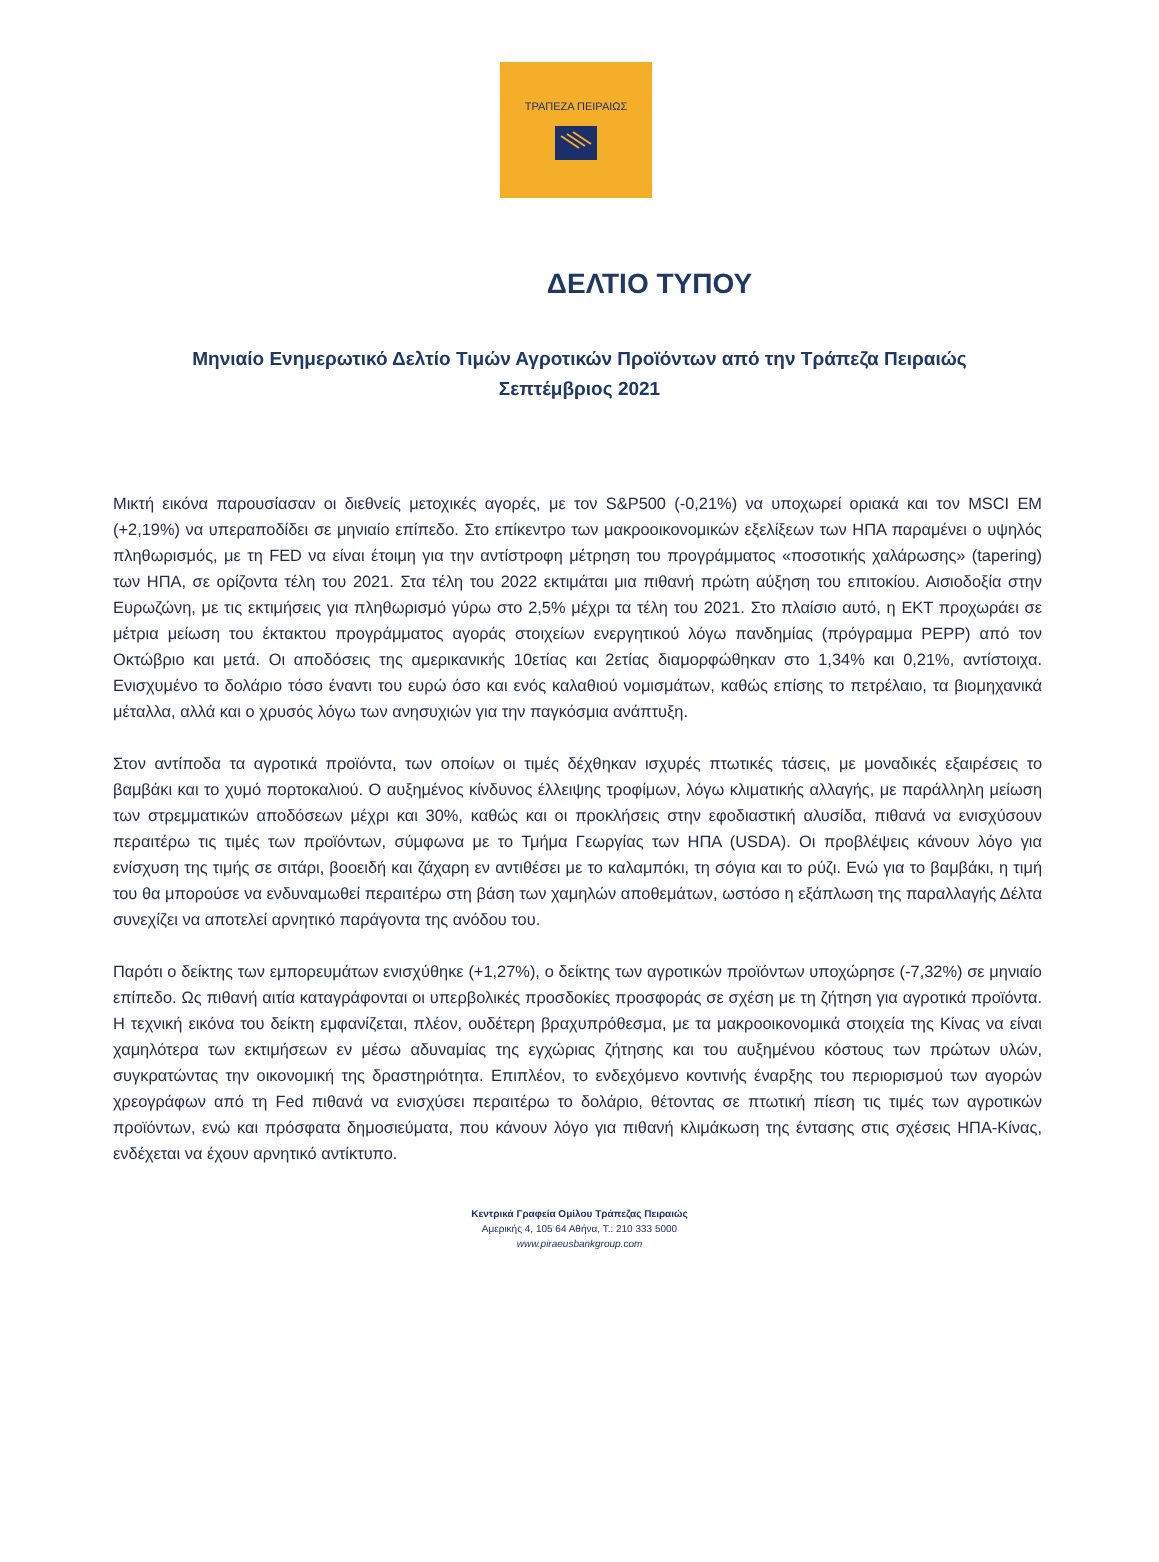ΤΡΑΠΕΖΑ ΠΕΙΡΑΙΩΣ
ΔΕΛΤΙΟ ΤΥΠΟΥ
Μηνιαίο Ενημερωτικό Δελτίο Τιμών Αγροτικών Προϊόντων από την Τράπεζα Πειραιώς
Σεπτέμβριος 2021
Μικτή εικόνα παρουσίασαν οι διεθνείς μετοχικές αγορές, με τον S&P500 (-0,21%) να υποχωρεί οριακά και τον MSCI EM (+2,19%) να υπεραποδίδει σε μηνιαίο επίπεδο. Στο επίκεντρο των μακροοικονομικών εξελίξεων των ΗΠΑ παραμένει ο υψηλός πληθωρισμός, με τη FED να είναι έτοιμη για την αντίστροφη μέτρηση του προγράμματος «ποσοτικής χαλάρωσης» (tapering) των ΗΠΑ, σε ορίζοντα τέλη του 2021. Στα τέλη του 2022 εκτιμάται μια πιθανή πρώτη αύξηση του επιτοκίου. Αισιοδοξία στην Ευρωζώνη, με τις εκτιμήσεις για πληθωρισμό γύρω στο 2,5% μέχρι τα τέλη του 2021. Στο πλαίσιο αυτό, η ΕΚΤ προχωράει σε μέτρια μείωση του έκτακτου προγράμματος αγοράς στοιχείων ενεργητικού λόγω πανδημίας (πρόγραμμα PEPP) από τον Οκτώβριο και μετά. Οι αποδόσεις της αμερικανικής 10ετίας και 2ετίας διαμορφώθηκαν στο 1,34% και 0,21%, αντίστοιχα. Ενισχυμένο το δολάριο τόσο έναντι του ευρώ όσο και ενός καλαθιού νομισμάτων, καθώς επίσης το πετρέλαιο, τα βιομηχανικά μέταλλα, αλλά και ο χρυσός λόγω των ανησυχιών για την παγκόσμια ανάπτυξη.
Στον αντίποδα τα αγροτικά προϊόντα, των οποίων οι τιμές δέχθηκαν ισχυρές πτωτικές τάσεις, με μοναδικές εξαιρέσεις το βαμβάκι και το χυμό πορτοκαλιού. Ο αυξημένος κίνδυνος έλλειψης τροφίμων, λόγω κλιματικής αλλαγής, με παράλληλη μείωση των στρεμματικών αποδόσεων μέχρι και 30%, καθώς και οι προκλήσεις στην εφοδιαστική αλυσίδα, πιθανά να ενισχύσουν περαιτέρω τις τιμές των προϊόντων, σύμφωνα με το Τμήμα Γεωργίας των ΗΠΑ (USDA). Οι προβλέψεις κάνουν λόγο για ενίσχυση της τιμής σε σιτάρι, βοοειδή και ζάχαρη εν αντιθέσει με το καλαμπόκι, τη σόγια και το ρύζι. Ενώ για το βαμβάκι, η τιμή του θα μπορούσε να ενδυναμωθεί περαιτέρω στη βάση των χαμηλών αποθεμάτων, ωστόσο η εξάπλωση της παραλλαγής Δέλτα συνεχίζει να αποτελεί αρνητικό παράγοντα της ανόδου του.
Παρότι ο δείκτης των εμπορευμάτων ενισχύθηκε (+1,27%), ο δείκτης των αγροτικών προϊόντων υποχώρησε (-7,32%) σε μηνιαίο επίπεδο. Ως πιθανή αιτία καταγράφονται οι υπερβολικές προσδοκίες προσφοράς σε σχέση με τη ζήτηση για αγροτικά προϊόντα. Η τεχνική εικόνα του δείκτη εμφανίζεται, πλέον, ουδέτερη βραχυπρόθεσμα, με τα μακροοικονομικά στοιχεία της Κίνας να είναι χαμηλότερα των εκτιμήσεων εν μέσω αδυναμίας της εγχώριας ζήτησης και του αυξημένου κόστους των πρώτων υλών, συγκρατώντας την οικονομική της δραστηριότητα. Επιπλέον, το ενδεχόμενο κοντινής έναρξης του περιορισμού των αγορών χρεογράφων από τη Fed πιθανά να ενισχύσει περαιτέρω το δολάριο, θέτοντας σε πτωτική πίεση τις τιμές των αγροτικών προϊόντων, ενώ και πρόσφατα δημοσιεύματα, που κάνουν λόγο για πιθανή κλιμάκωση της έντασης στις σχέσεις ΗΠΑ-Κίνας, ενδέχεται να έχουν αρνητικό αντίκτυπο.
Κεντρικά Γραφεία Ομίλου Τράπεζας Πειραιώς
Αμερικής 4, 105 64 Αθήνα, Τ.: 210 333 5000
www.piraeusbankgroup.com